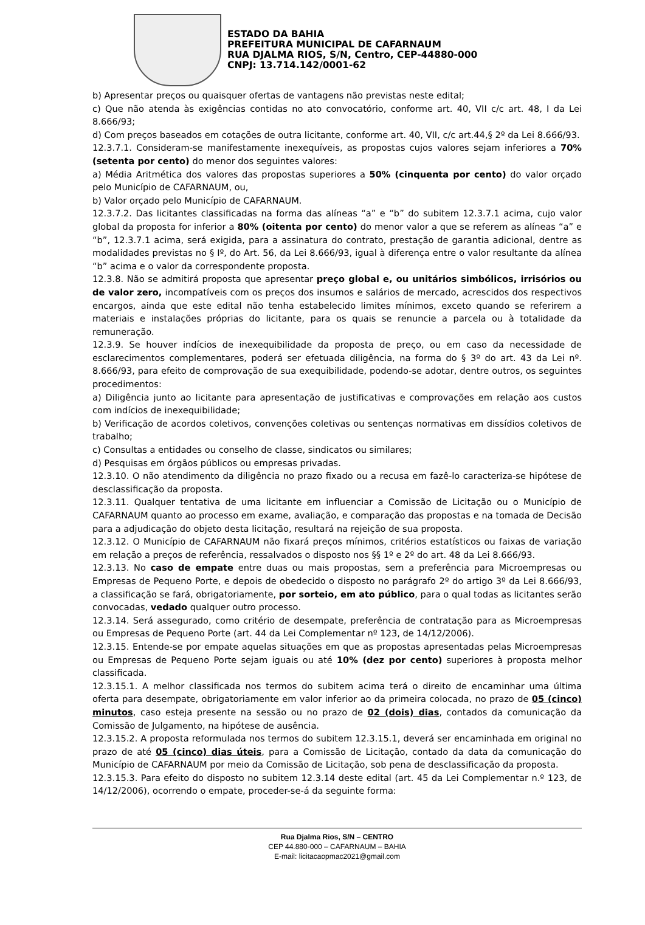ESTADO DA BAHIA
PREFEITURA MUNICIPAL DE CAFARNAUM
RUA DJALMA RIOS, S/N, Centro, CEP-44880-000
CNPJ: 13.714.142/0001-62
b) Apresentar preços ou quaisquer ofertas de vantagens não previstas neste edital;
c) Que não atenda às exigências contidas no ato convocatório, conforme art. 40, VII c/c art. 48, I da Lei 8.666/93;
d) Com preços baseados em cotações de outra licitante, conforme art. 40, VII, c/c art.44,§ 2º da Lei 8.666/93.
12.3.7.1. Consideram-se manifestamente inexequíveis, as propostas cujos valores sejam inferiores a 70% (setenta por cento) do menor dos seguintes valores:
a) Média Aritmética dos valores das propostas superiores a 50% (cinquenta por cento) do valor orçado pelo Município de CAFARNAUM, ou,
b) Valor orçado pelo Município de CAFARNAUM.
12.3.7.2. Das licitantes classificadas na forma das alíneas “a” e “b” do subitem 12.3.7.1 acima, cujo valor global da proposta for inferior a 80% (oitenta por cento) do menor valor a que se referem as alíneas “a” e “b”, 12.3.7.1 acima, será exigida, para a assinatura do contrato, prestação de garantia adicional, dentre as modalidades previstas no § Iº, do Art. 56, da Lei 8.666/93, igual à diferença entre o valor resultante da alínea “b” acima e o valor da correspondente proposta.
12.3.8. Não se admitirá proposta que apresentar preço global e, ou unitários simbólicos, irrisórios ou de valor zero, incompatíveis com os preços dos insumos e salários de mercado, acrescidos dos respectivos encargos, ainda que este edital não tenha estabelecido limites mínimos, exceto quando se referirem a materiais e instalações próprias do licitante, para os quais se renuncie a parcela ou à totalidade da remuneração.
12.3.9. Se houver indícios de inexequibilidade da proposta de preço, ou em caso da necessidade de esclarecimentos complementares, poderá ser efetuada diligência, na forma do § 3º do art. 43 da Lei nº. 8.666/93, para efeito de comprovação de sua exequibilidade, podendo-se adotar, dentre outros, os seguintes procedimentos:
a) Diligência junto ao licitante para apresentação de justificativas e comprovações em relação aos custos com indícios de inexequibilidade;
b) Verificação de acordos coletivos, convenções coletivas ou sentenças normativas em dissídios coletivos de trabalho;
c) Consultas a entidades ou conselho de classe, sindicatos ou similares;
d) Pesquisas em órgãos públicos ou empresas privadas.
12.3.10. O não atendimento da diligência no prazo fixado ou a recusa em fazê-lo caracteriza-se hipótese de desclassificação da proposta.
12.3.11. Qualquer tentativa de uma licitante em influenciar a Comissão de Licitação ou o Município de CAFARNAUM quanto ao processo em exame, avaliação, e comparação das propostas e na tomada de Decisão para a adjudicação do objeto desta licitação, resultará na rejeição de sua proposta.
12.3.12. O Município de CAFARNAUM não fixará preços mínimos, critérios estatísticos ou faixas de variação em relação a preços de referência, ressalvados o disposto nos §§ 1º e 2º do art. 48 da Lei 8.666/93.
12.3.13. No caso de empate entre duas ou mais propostas, sem a preferência para Microempresas ou Empresas de Pequeno Porte, e depois de obedecido o disposto no parágrafo 2º do artigo 3º da Lei 8.666/93, a classificação se fará, obrigatoriamente, por sorteio, em ato público, para o qual todas as licitantes serão convocadas, vedado qualquer outro processo.
12.3.14. Será assegurado, como critério de desempate, preferência de contratação para as Microempresas ou Empresas de Pequeno Porte (art. 44 da Lei Complementar nº 123, de 14/12/2006).
12.3.15. Entende-se por empate aquelas situações em que as propostas apresentadas pelas Microempresas ou Empresas de Pequeno Porte sejam iguais ou até 10% (dez por cento) superiores à proposta melhor classificada.
12.3.15.1. A melhor classificada nos termos do subitem acima terá o direito de encaminhar uma última oferta para desempate, obrigatoriamente em valor inferior ao da primeira colocada, no prazo de 05 (cinco) minutos, caso esteja presente na sessão ou no prazo de 02 (dois) dias, contados da comunicação da Comissão de Julgamento, na hipótese de ausência.
12.3.15.2. A proposta reformulada nos termos do subitem 12.3.15.1, deverá ser encaminhada em original no prazo de até 05 (cinco) dias úteis, para a Comissão de Licitação, contado da data da comunicação do Município de CAFARNAUM por meio da Comissão de Licitação, sob pena de desclassificação da proposta.
12.3.15.3. Para efeito do disposto no subitem 12.3.14 deste edital (art. 45 da Lei Complementar n.º 123, de 14/12/2006), ocorrendo o empate, proceder-se-á da seguinte forma:
Rua Djalma Rios, S/N – CENTRO
CEP 44.880-000 – CAFARNAUM – BAHIA
E-mail: licitacaopmac2021@gmail.com